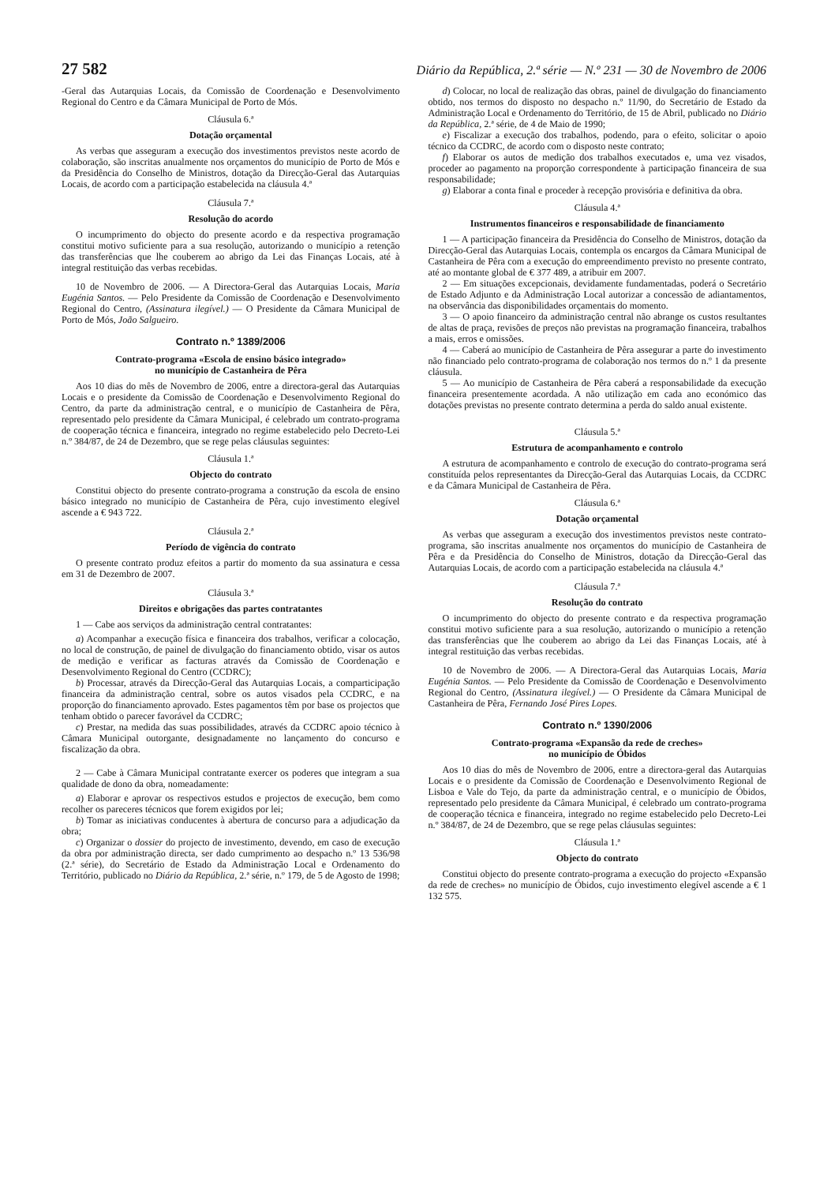27 582 Diário da República, 2.ª série — N.º 231 — 30 de Novembro de 2006
-Geral das Autarquias Locais, da Comissão de Coordenação e Desenvolvimento Regional do Centro e da Câmara Municipal de Porto de Mós.
Cláusula 6.ª
Dotação orçamental
As verbas que asseguram a execução dos investimentos previstos neste acordo de colaboração, são inscritas anualmente nos orçamentos do município de Porto de Mós e da Presidência do Conselho de Ministros, dotação da Direcção-Geral das Autarquias Locais, de acordo com a participação estabelecida na cláusula 4.ª
Cláusula 7.ª
Resolução do acordo
O incumprimento do objecto do presente acordo e da respectiva programação constitui motivo suficiente para a sua resolução, autorizando o município a retenção das transferências que lhe couberem ao abrigo da Lei das Finanças Locais, até à integral restituição das verbas recebidas.
10 de Novembro de 2006. — A Directora-Geral das Autarquias Locais, Maria Eugénia Santos. — Pelo Presidente da Comissão de Coordenação e Desenvolvimento Regional do Centro, (Assinatura ilegível.) — O Presidente da Câmara Municipal de Porto de Mós, João Salgueiro.
Contrato n.º 1389/2006
Contrato-programa «Escola de ensino básico integrado»
no município de Castanheira de Pêra
Aos 10 dias do mês de Novembro de 2006, entre a directora-geral das Autarquias Locais e o presidente da Comissão de Coordenação e Desenvolvimento Regional do Centro, da parte da administração central, e o município de Castanheira de Pêra, representado pelo presidente da Câmara Municipal, é celebrado um contrato-programa de cooperação técnica e financeira, integrado no regime estabelecido pelo Decreto-Lei n.º 384/87, de 24 de Dezembro, que se rege pelas cláusulas seguintes:
Cláusula 1.ª
Objecto do contrato
Constitui objecto do presente contrato-programa a construção da escola de ensino básico integrado no município de Castanheira de Pêra, cujo investimento elegível ascende a € 943 722.
Cláusula 2.ª
Período de vigência do contrato
O presente contrato produz efeitos a partir do momento da sua assinatura e cessa em 31 de Dezembro de 2007.
Cláusula 3.ª
Direitos e obrigações das partes contratantes
1 — Cabe aos serviços da administração central contratantes:
a) Acompanhar a execução física e financeira dos trabalhos, verificar a colocação, no local de construção, de painel de divulgação do financiamento obtido, visar os autos de medição e verificar as facturas através da Comissão de Coordenação e Desenvolvimento Regional do Centro (CCDRC);
b) Processar, através da Direcção-Geral das Autarquias Locais, a comparticipação financeira da administração central, sobre os autos visados pela CCDRC, e na proporção do financiamento aprovado. Estes pagamentos têm por base os projectos que tenham obtido o parecer favorável da CCDRC;
c) Prestar, na medida das suas possibilidades, através da CCDRC apoio técnico à Câmara Municipal outorgante, designadamente no lançamento do concurso e fiscalização da obra.
2 — Cabe à Câmara Municipal contratante exercer os poderes que integram a sua qualidade de dono da obra, nomeadamente:
a) Elaborar e aprovar os respectivos estudos e projectos de execução, bem como recolher os pareceres técnicos que forem exigidos por lei;
b) Tomar as iniciativas conducentes à abertura de concurso para a adjudicação da obra;
c) Organizar o dossier do projecto de investimento, devendo, em caso de execução da obra por administração directa, ser dado cumprimento ao despacho n.º 13 536/98 (2.ª série), do Secretário de Estado da Administração Local e Ordenamento do Território, publicado no Diário da República, 2.ª série, n.º 179, de 5 de Agosto de 1998;
d) Colocar, no local de realização das obras, painel de divulgação do financiamento obtido, nos termos do disposto no despacho n.º 11/90, do Secretário de Estado da Administração Local e Ordenamento do Território, de 15 de Abril, publicado no Diário da República, 2.ª série, de 4 de Maio de 1990;
e) Fiscalizar a execução dos trabalhos, podendo, para o efeito, solicitar o apoio técnico da CCDRC, de acordo com o disposto neste contrato;
f) Elaborar os autos de medição dos trabalhos executados e, uma vez visados, proceder ao pagamento na proporção correspondente à participação financeira de sua responsabilidade;
g) Elaborar a conta final e proceder à recepção provisória e definitiva da obra.
Cláusula 4.ª
Instrumentos financeiros e responsabilidade de financiamento
1 — A participação financeira da Presidência do Conselho de Ministros, dotação da Direcção-Geral das Autarquias Locais, contempla os encargos da Câmara Municipal de Castanheira de Pêra com a execução do empreendimento previsto no presente contrato, até ao montante global de € 377 489, a atribuir em 2007.
2 — Em situações excepcionais, devidamente fundamentadas, poderá o Secretário de Estado Adjunto e da Administração Local autorizar a concessão de adiantamentos, na observância das disponibilidades orçamentais do momento.
3 — O apoio financeiro da administração central não abrange os custos resultantes de altas de praça, revisões de preços não previstas na programação financeira, trabalhos a mais, erros e omissões.
4 — Caberá ao município de Castanheira de Pêra assegurar a parte do investimento não financiado pelo contrato-programa de colaboração nos termos do n.º 1 da presente cláusula.
5 — Ao município de Castanheira de Pêra caberá a responsabilidade da execução financeira presentemente acordada. A não utilização em cada ano económico das dotações previstas no presente contrato determina a perda do saldo anual existente.
Cláusula 5.ª
Estrutura de acompanhamento e controlo
A estrutura de acompanhamento e controlo de execução do contrato-programa será constituída pelos representantes da Direcção-Geral das Autarquias Locais, da CCDRC e da Câmara Municipal de Castanheira de Pêra.
Cláusula 6.ª
Dotação orçamental
As verbas que asseguram a execução dos investimentos previstos neste contrato-programa, são inscritas anualmente nos orçamentos do município de Castanheira de Pêra e da Presidência do Conselho de Ministros, dotação da Direcção-Geral das Autarquias Locais, de acordo com a participação estabelecida na cláusula 4.ª
Cláusula 7.ª
Resolução do contrato
O incumprimento do objecto do presente contrato e da respectiva programação constitui motivo suficiente para a sua resolução, autorizando o município a retenção das transferências que lhe couberem ao abrigo da Lei das Finanças Locais, até à integral restituição das verbas recebidas.
10 de Novembro de 2006. — A Directora-Geral das Autarquias Locais, Maria Eugénia Santos. — Pelo Presidente da Comissão de Coordenação e Desenvolvimento Regional do Centro, (Assinatura ilegível.) — O Presidente da Câmara Municipal de Castanheira de Pêra, Fernando José Pires Lopes.
Contrato n.º 1390/2006
Contrato-programa «Expansão da rede de creches»
no município de Óbidos
Aos 10 dias do mês de Novembro de 2006, entre a directora-geral das Autarquias Locais e o presidente da Comissão de Coordenação e Desenvolvimento Regional de Lisboa e Vale do Tejo, da parte da administração central, e o município de Óbidos, representado pelo presidente da Câmara Municipal, é celebrado um contrato-programa de cooperação técnica e financeira, integrado no regime estabelecido pelo Decreto-Lei n.º 384/87, de 24 de Dezembro, que se rege pelas cláusulas seguintes:
Cláusula 1.ª
Objecto do contrato
Constitui objecto do presente contrato-programa a execução do projecto «Expansão da rede de creches» no município de Óbidos, cujo investimento elegível ascende a € 1 132 575.